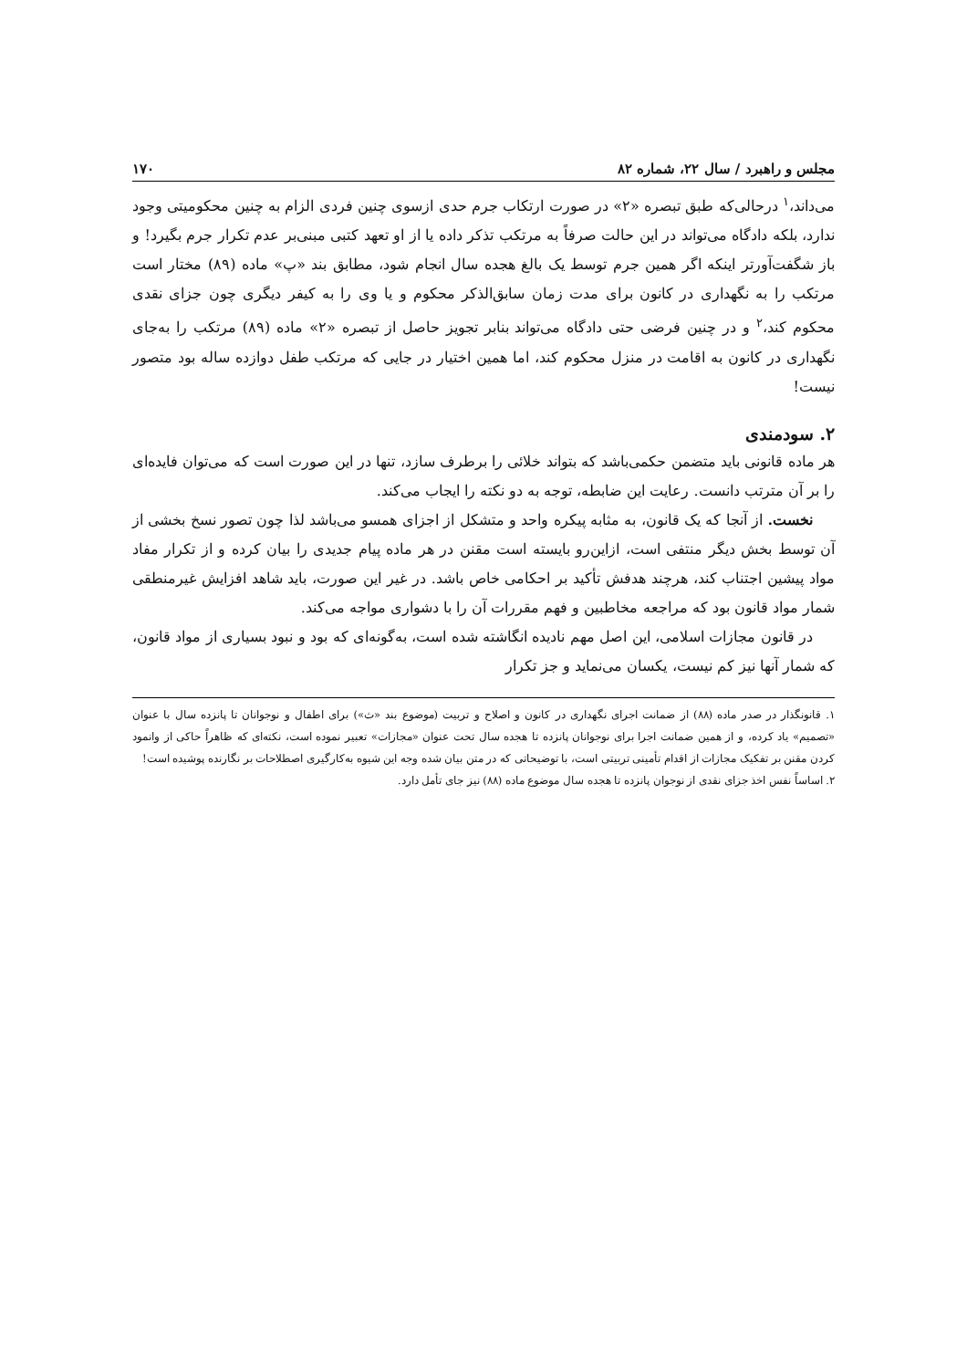مجلس و راهبرد / سال ۲۲، شماره ۸۲ ۱۷۰
می‌داند،<sup>۱</sup> درحالی‌که طبق تبصره «۲» در صورت ارتکاب جرم حدی ازسوی چنین فردی الزام به چنین محکومیتی وجود ندارد، بلکه دادگاه می‌تواند در این حالت صرفاً به مرتکب تذکر داده یا از او تعهد کتبی مبنی‌بر عدم تکرار جرم بگیرد! و باز شگفت‌آورتر اینکه اگر همین جرم توسط یک بالغ هجده سال انجام شود، مطابق بند «پ» ماده (۸۹) مختار است مرتکب را به نگهداری در کانون برای مدت زمان سابق‌الذکر محکوم و یا وی را به کیفر دیگری چون جزای نقدی محکوم کند،<sup>۲</sup> و در چنین فرضی حتی دادگاه می‌تواند بنابر تجویز حاصل از تبصره «۲» ماده (۸۹) مرتکب را به‌جای نگهداری در کانون به اقامت در منزل محکوم کند، اما همین اختیار در جایی که مرتکب طفل دوازده ساله بود متصور نیست!
۲. سودمندی
هر ماده قانونی باید متضمن حکمی‌باشد که بتواند خلائی را برطرف سازد، تنها در این صورت است که می‌توان فایده‌ای را بر آن مترتب دانست. رعایت این ضابطه، توجه به دو نکته را ایجاب می‌کند.
نخست. از آنجا که یک قانون، به مثابه پیکره واحد و متشکل از اجزای همسو می‌باشد لذا چون تصور نسخ بخشی از آن توسط بخش دیگر منتفی است، ازاین‌رو بایسته است مقنن در هر ماده پیام جدیدی را بیان کرده و از تکرار مفاد مواد پیشین اجتناب کند، هرچند هدفش تأکید بر احکامی خاص باشد. در غیر این صورت، باید شاهد افزایش غیرمنطقی شمار مواد قانون بود که مراجعه مخاطبین و فهم مقررات آن را با دشواری مواجه می‌کند.
در قانون مجازات اسلامی، این اصل مهم نادیده انگاشته شده است، به‌گونه‌ای که بود و نبود بسیاری از مواد قانون، که شمار آنها نیز کم نیست، یکسان می‌نماید و جز تکرار
۱. قانونگذار در صدر ماده (۸۸) از ضمانت اجرای نگهداری در کانون و اصلاح و تربیت (موضوع بند «ث») برای اطفال و نوجوانان تا پانزده سال با عنوان «تصمیم» یاد کرده، و از همین ضمانت اجرا برای نوجوانان پانزده تا هجده سال تحت عنوان «مجازات» تعبیر نموده است، نکته‌ای که ظاهراً حاکی از وانمود کردن مقنن بر تفکیک مجازات از اقدام تأمینی تربیتی است، با توضیحاتی که در متن بیان شده وجه این شیوه به‌کارگیری اصطلاحات بر نگارنده پوشیده است!
۲. اساساً نفس اخذ جزای نقدی از نوجوان پانزده تا هجده سال موضوع ماده (۸۸) نیز جای تأمل دارد.